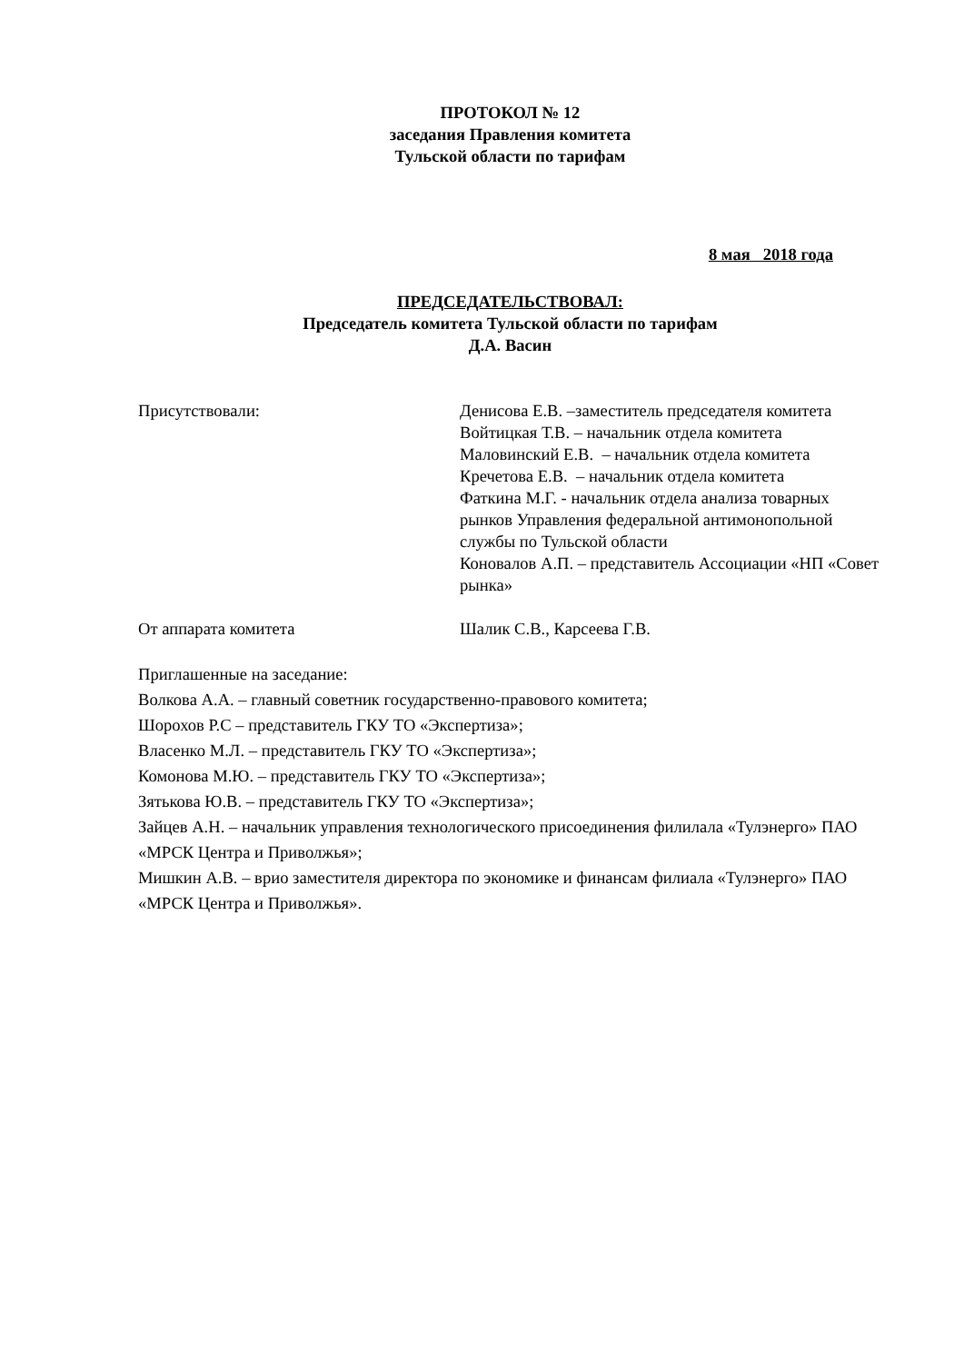ПРОТОКОЛ № 12
заседания Правления комитета
Тульской области по тарифам
8 мая 2018 года
ПРЕДСЕДАТЕЛЬСТВОВАЛ:
Председатель комитета Тульской области по тарифам
Д.А. Васин
Присутствовали: Денисова Е.В. –заместитель председателя комитета
Войтицкая Т.В. – начальник отдела комитета
Маловинский Е.В. – начальник отдела комитета
Кречетова Е.В. – начальник отдела комитета
Фаткина М.Г. - начальник отдела анализа товарных рынков Управления федеральной антимонопольной службы по Тульской области
Коновалов А.П. – представитель Ассоциации «НП «Совет рынка»
От аппарата комитета Шалик С.В., Карсеева Г.В.
Приглашенные на заседание:
Волкова А.А. – главный советник государственно-правового комитета;
Шорохов Р.С – представитель ГКУ ТО «Экспертиза»;
Власенко М.Л. – представитель ГКУ ТО «Экспертиза»;
Комонова М.Ю. – представитель ГКУ ТО «Экспертиза»;
Зятькова Ю.В. – представитель ГКУ ТО «Экспертиза»;
Зайцев А.Н. – начальник управления технологического присоединения филилала «Тулэнерго» ПАО «МРСК Центра и Приволжья»;
Мишкин А.В. – врио заместителя директора по экономике и финансам филиала «Тулэнерго» ПАО «МРСК Центра и Приволжья».